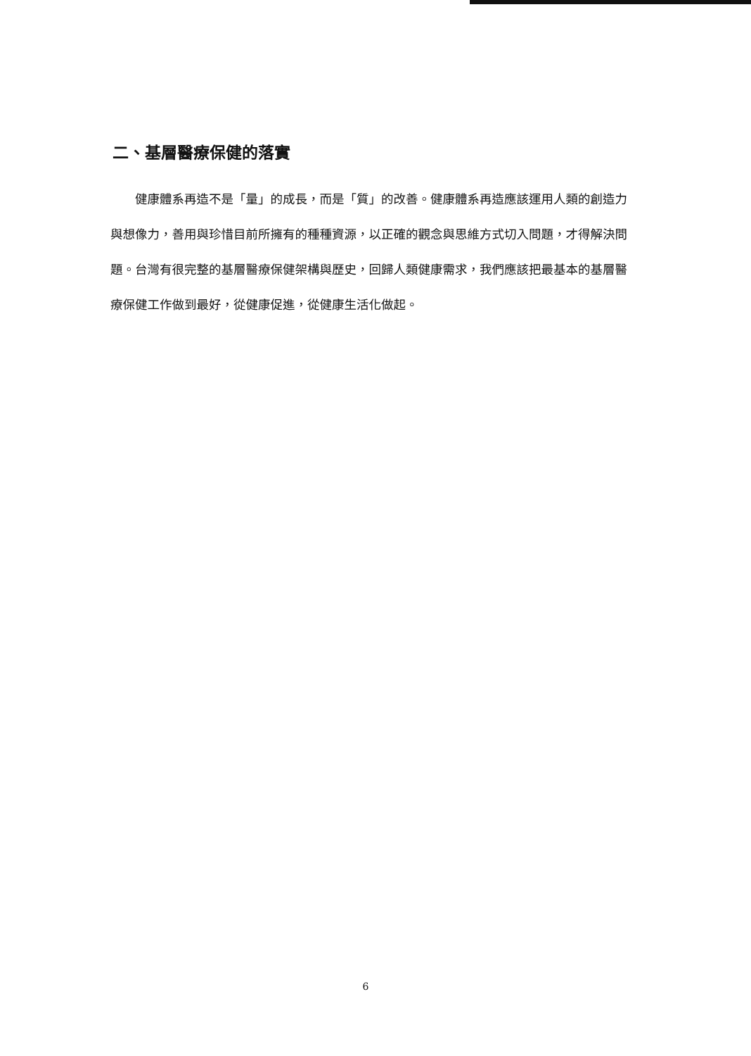二、基層醫療保健的落實
健康體系再造不是「量」的成長，而是「質」的改善。健康體系再造應該運用人類的創造力與想像力，善用與珍惜目前所擁有的種種資源，以正確的觀念與思維方式切入問題，才得解決問題。台灣有很完整的基層醫療保健架構與歷史，回歸人類健康需求，我們應該把最基本的基層醫療保健工作做到最好，從健康促進，從健康生活化做起。
6